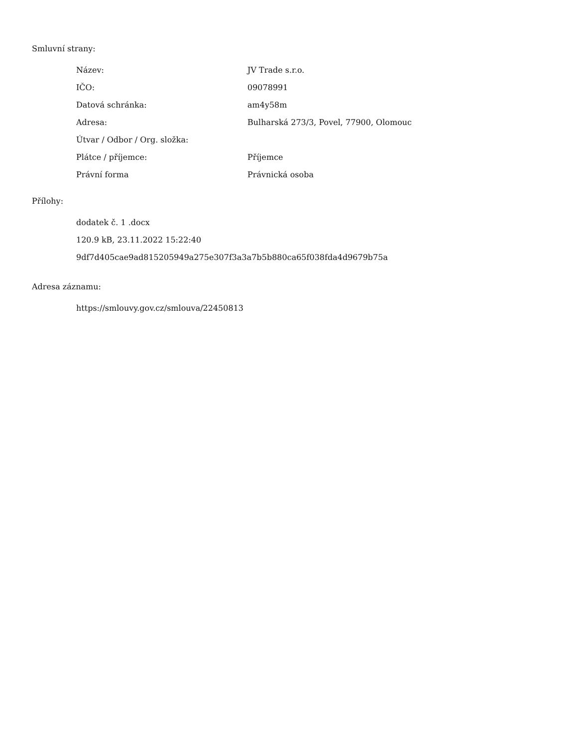Smluvní strany:
| Název: | JV Trade s.r.o. |
| IČO: | 09078991 |
| Datová schránka: | am4y58m |
| Adresa: | Bulharská 273/3, Povel, 77900, Olomouc |
| Útvar / Odbor / Org. složka: | |
| Plátce / příjemce: | Příjemce |
| Právní forma | Právnická osoba |
Přílohy:
dodatek č. 1 .docx
120.9 kB, 23.11.2022 15:22:40
9df7d405cae9ad815205949a275e307f3a3a7b5b880ca65f038fda4d9679b75a
Adresa záznamu:
https://smlouvy.gov.cz/smlouva/22450813